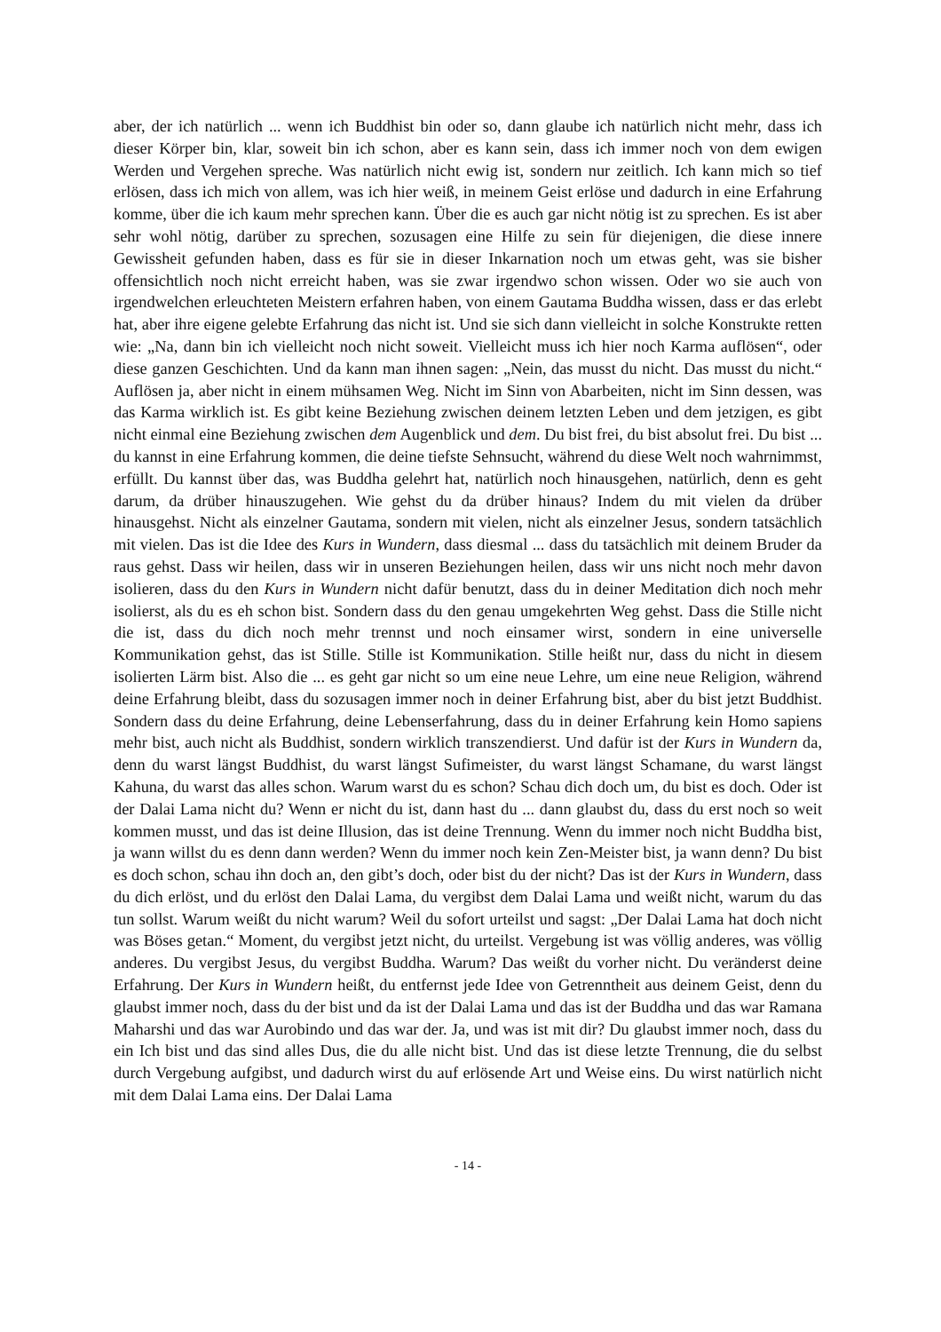aber, der ich natürlich ... wenn ich Buddhist bin oder so, dann glaube ich natürlich nicht mehr, dass ich dieser Körper bin, klar, soweit bin ich schon, aber es kann sein, dass ich immer noch von dem ewigen Werden und Vergehen spreche. Was natürlich nicht ewig ist, sondern nur zeitlich. Ich kann mich so tief erlösen, dass ich mich von allem, was ich hier weiß, in meinem Geist erlöse und dadurch in eine Erfahrung komme, über die ich kaum mehr sprechen kann. Über die es auch gar nicht nötig ist zu sprechen. Es ist aber sehr wohl nötig, darüber zu sprechen, sozusagen eine Hilfe zu sein für diejenigen, die diese innere Gewissheit gefunden haben, dass es für sie in dieser Inkarnation noch um etwas geht, was sie bisher offensichtlich noch nicht erreicht haben, was sie zwar irgendwo schon wissen. Oder wo sie auch von irgendwelchen erleuchteten Meistern erfahren haben, von einem Gautama Buddha wissen, dass er das erlebt hat, aber ihre eigene gelebte Erfahrung das nicht ist. Und sie sich dann vielleicht in solche Konstrukte retten wie: „Na, dann bin ich vielleicht noch nicht soweit. Vielleicht muss ich hier noch Karma auflösen“, oder diese ganzen Geschichten. Und da kann man ihnen sagen: „Nein, das musst du nicht. Das musst du nicht.“ Auflösen ja, aber nicht in einem mühsamen Weg. Nicht im Sinn von Abarbeiten, nicht im Sinn dessen, was das Karma wirklich ist. Es gibt keine Beziehung zwischen deinem letzten Leben und dem jetzigen, es gibt nicht einmal eine Beziehung zwischen dem Augenblick und dem. Du bist frei, du bist absolut frei. Du bist ... du kannst in eine Erfahrung kommen, die deine tiefste Sehnsucht, während du diese Welt noch wahrnimmst, erfüllt. Du kannst über das, was Buddha gelehrt hat, natürlich noch hinausgehen, natürlich, denn es geht darum, da drüber hinauszugehen. Wie gehst du da drüber hinaus? Indem du mit vielen da drüber hinausgehst. Nicht als einzelner Gautama, sondern mit vielen, nicht als einzelner Jesus, sondern tatsächlich mit vielen. Das ist die Idee des Kurs in Wundern, dass diesmal ... dass du tatsächlich mit deinem Bruder da raus gehst. Dass wir heilen, dass wir in unseren Beziehungen heilen, dass wir uns nicht noch mehr davon isolieren, dass du den Kurs in Wundern nicht dafür benutzt, dass du in deiner Meditation dich noch mehr isolierst, als du es eh schon bist. Sondern dass du den genau umgekehrten Weg gehst. Dass die Stille nicht die ist, dass du dich noch mehr trennst und noch einsamer wirst, sondern in eine universelle Kommunikation gehst, das ist Stille. Stille ist Kommunikation. Stille heißt nur, dass du nicht in diesem isolierten Lärm bist. Also die ... es geht gar nicht so um eine neue Lehre, um eine neue Religion, während deine Erfahrung bleibt, dass du sozusagen immer noch in deiner Erfahrung bist, aber du bist jetzt Buddhist. Sondern dass du deine Erfahrung, deine Lebens­erfahrung, dass du in deiner Erfahrung kein Homo sapiens mehr bist, auch nicht als Buddhist, sondern wirklich transzendierst. Und dafür ist der Kurs in Wundern da, denn du warst längst Buddhist, du warst längst Sufimeister, du warst längst Schamane, du warst längst Kahuna, du warst das alles schon. Warum warst du es schon? Schau dich doch um, du bist es doch. Oder ist der Dalai Lama nicht du? Wenn er nicht du ist, dann hast du ... dann glaubst du, dass du erst noch so weit kommen musst, und das ist deine Illusion, das ist deine Trennung. Wenn du immer noch nicht Buddha bist, ja wann willst du es denn dann werden? Wenn du immer noch kein Zen-Meister bist, ja wann denn? Du bist es doch schon, schau ihn doch an, den gibt’s doch, oder bist du der nicht? Das ist der Kurs in Wundern, dass du dich erlöst, und du erlöst den Dalai Lama, du vergibst dem Dalai Lama und weißt nicht, warum du das tun sollst. Warum weißt du nicht warum? Weil du sofort urteilst und sagst: „Der Dalai Lama hat doch nicht was Böses getan.“ Moment, du vergibst jetzt nicht, du urteilst. Vergebung ist was völlig anderes, was völlig anderes. Du vergibst Jesus, du vergibst Buddha. Warum? Das weißt du vorher nicht. Du veränderst deine Erfahrung. Der Kurs in Wundern heißt, du entfernst jede Idee von Getrenntheit aus deinem Geist, denn du glaubst immer noch, dass du der bist und da ist der Dalai Lama und das ist der Buddha und das war Ramana Maharshi und das war Aurobindo und das war der. Ja, und was ist mit dir? Du glaubst immer noch, dass du ein Ich bist und das sind alles Dus, die du alle nicht bist. Und das ist diese letzte Trennung, die du selbst durch Vergebung aufgibst, und dadurch wirst du auf erlösende Art und Weise eins. Du wirst natürlich nicht mit dem Dalai Lama eins. Der Dalai Lama
- 14 -